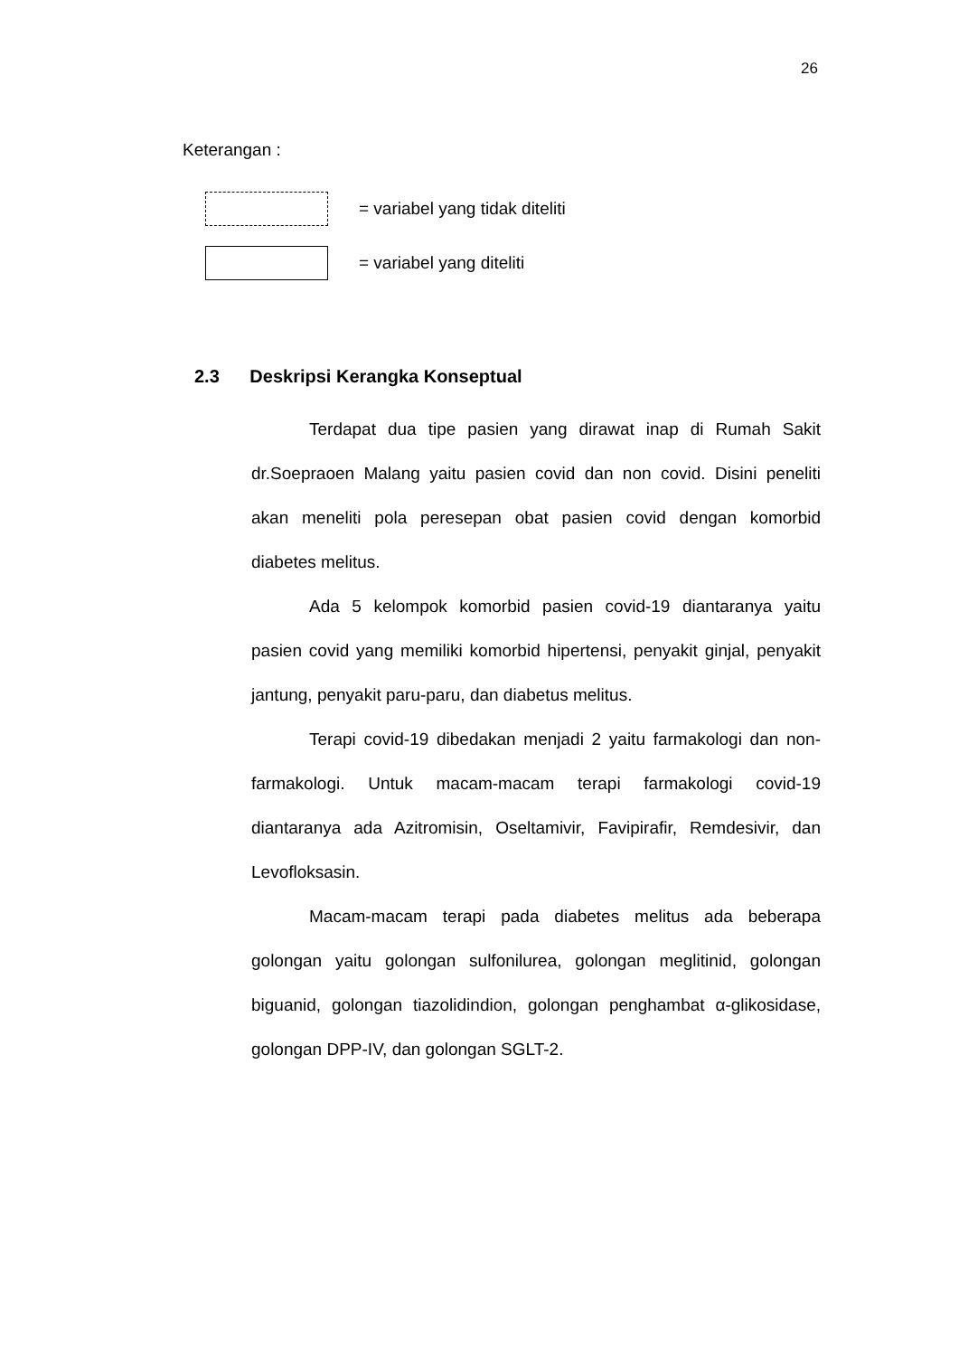26
Keterangan :
= variabel yang tidak diteliti
= variabel yang diteliti
2.3 Deskripsi Kerangka Konseptual
Terdapat dua tipe pasien yang dirawat inap di Rumah Sakit dr.Soepraoen Malang yaitu pasien covid dan non covid. Disini peneliti akan meneliti pola peresepan obat pasien covid dengan komorbid diabetes melitus.
Ada 5 kelompok komorbid pasien covid-19 diantaranya yaitu pasien covid yang memiliki komorbid hipertensi, penyakit ginjal, penyakit jantung, penyakit paru-paru, dan diabetus melitus.
Terapi covid-19 dibedakan menjadi 2 yaitu farmakologi dan non-farmakologi. Untuk macam-macam terapi farmakologi covid-19 diantaranya ada Azitromisin, Oseltamivir, Favipirafir, Remdesivir, dan Levofloksasin.
Macam-macam terapi pada diabetes melitus ada beberapa golongan yaitu golongan sulfonilurea, golongan meglitinid, golongan biguanid, golongan tiazolidindion, golongan penghambat α-glikosidase, golongan DPP-IV, dan golongan SGLT-2.